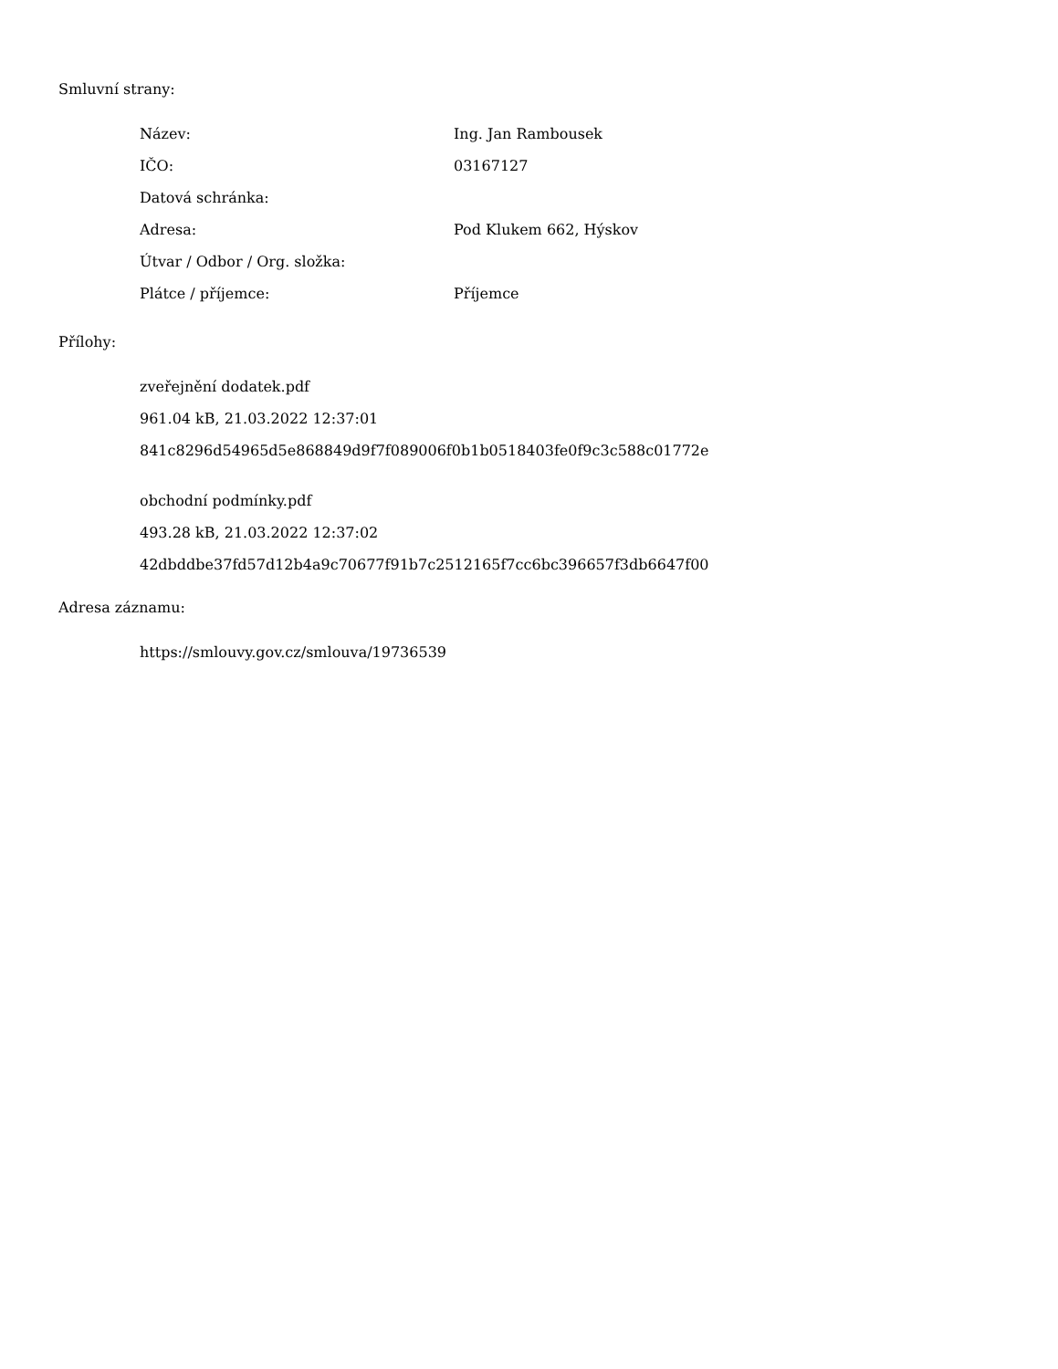Smluvní strany:
| Název: | Ing. Jan Rambousek |
| IČO: | 03167127 |
| Datová schránka: | |
| Adresa: | Pod Klukem 662, Hýskov |
| Útvar / Odbor / Org. složka: | |
| Plátce / příjemce: | Příjemce |
Přílohy:
zveřejnění dodatek.pdf
961.04 kB, 21.03.2022 12:37:01
841c8296d54965d5e868849d9f7f089006f0b1b0518403fe0f9c3c588c01772e
obchodní podmínky.pdf
493.28 kB, 21.03.2022 12:37:02
42dbddbe37fd57d12b4a9c70677f91b7c2512165f7cc6bc396657f3db6647f00
Adresa záznamu:
https://smlouvy.gov.cz/smlouva/19736539